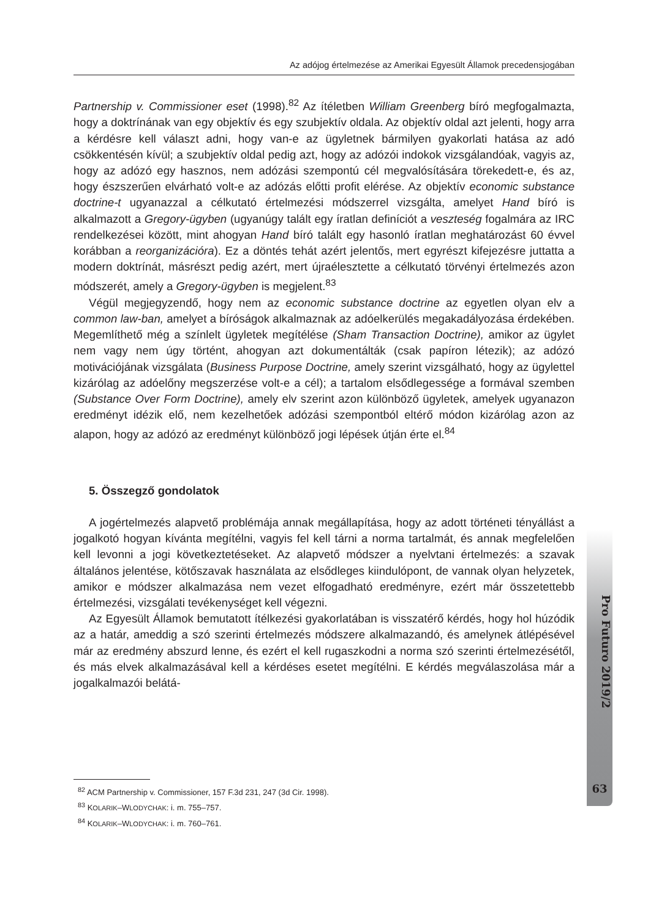Az adójog értelmezése az Amerikai Egyesült Államok precedensjogában
Partnership v. Commissioner eset (1998).<sup>82</sup> Az ítéletben William Greenberg bíró megfogalmazta, hogy a doktrínának van egy objektív és egy szubjektív oldala. Az objektív oldal azt jelenti, hogy arra a kérdésre kell választ adni, hogy van-e az ügyletnek bármilyen gyakorlati hatása az adó csökkentésén kívül; a szubjektív oldal pedig azt, hogy az adózói indokok vizsgálandóak, vagyis az, hogy az adózó egy hasznos, nem adózási szempontú cél megvalósítására törekedett-e, és az, hogy észszerűen elvárható volt-e az adózás előtti profit elérése. Az objektív economic substance doctrine-t ugyanazzal a célkutató értelmezési módszerrel vizsgálta, amelyet Hand bíró is alkalmazott a Gregory-ügyben (ugyanúgy talált egy íratlan definíciót a veszteség fogalmára az IRC rendelkezései között, mint ahogyan Hand bíró talált egy hasonló íratlan meghatározást 60 évvel korábban a reorganizációra). Ez a döntés tehát azért jelentős, mert egyrészt kifejezésre juttatta a modern doktrínát, másrészt pedig azért, mert újraélesztette a célkutató törvényi értelmezés azon módszerét, amely a Gregory-ügyben is megjelent.<sup>83</sup>
Végül megjegyzendő, hogy nem az economic substance doctrine az egyetlen olyan elv a common law-ban, amelyet a bíróságok alkalmaznak az adóelkerülés megakadályozása érdekében. Megemlíthető még a színlelt ügyletek megítélése (Sham Transaction Doctrine), amikor az ügylet nem vagy nem úgy történt, ahogyan azt dokumentálták (csak papíron létezik); az adózó motivációjának vizsgálata (Business Purpose Doctrine, amely szerint vizsgálható, hogy az ügylettel kizárólag az adóelőny megszerzése volt-e a cél); a tartalom elsődlegessége a formával szemben (Substance Over Form Doctrine), amely elv szerint azon különböző ügyletek, amelyek ugyanazon eredményt idézik elő, nem kezelhetőek adózási szempontból eltérő módon kizárólag azon az alapon, hogy az adózó az eredményt különböző jogi lépések útján érte el.<sup>84</sup>
5. Összegző gondolatok
A jogértelmezés alapvető problémája annak megállapítása, hogy az adott történeti tényállást a jogalkotó hogyan kívánta megítélni, vagyis fel kell tárni a norma tartalmát, és annak megfelelően kell levonni a jogi következtetéseket. Az alapvető módszer a nyelvtani értelmezés: a szavak általános jelentése, kötőszavak használata az elsődleges kiindulópont, de vannak olyan helyzetek, amikor e módszer alkalmazása nem vezet elfogadható eredményre, ezért már összetettebb értelmezési, vizsgálati tevékenységet kell végezni.
Az Egyesült Államok bemutatott ítélkezési gyakorlatában is visszatérő kérdés, hogy hol húzódik az a határ, ameddig a szó szerinti értelmezés módszere alkalmazandó, és amelynek átlépésével már az eredmény abszurd lenne, és ezért el kell rugaszkodni a norma szó szerinti értelmezésétől, és más elvek alkalmazásával kell a kérdéses esetet megítélni. E kérdés megválaszolása már a jogalkalmazói belátá-
<sup>82</sup> ACM Partnership v. Commissioner, 157 F.3d 231, 247 (3d Cir. 1998).
<sup>83</sup> KOLARIK–WLODYCHAK: i. m. 755–757.
<sup>84</sup> KOLARIK–WLODYCHAK: i. m. 760–761.
Pro Futuro 2019/2
63